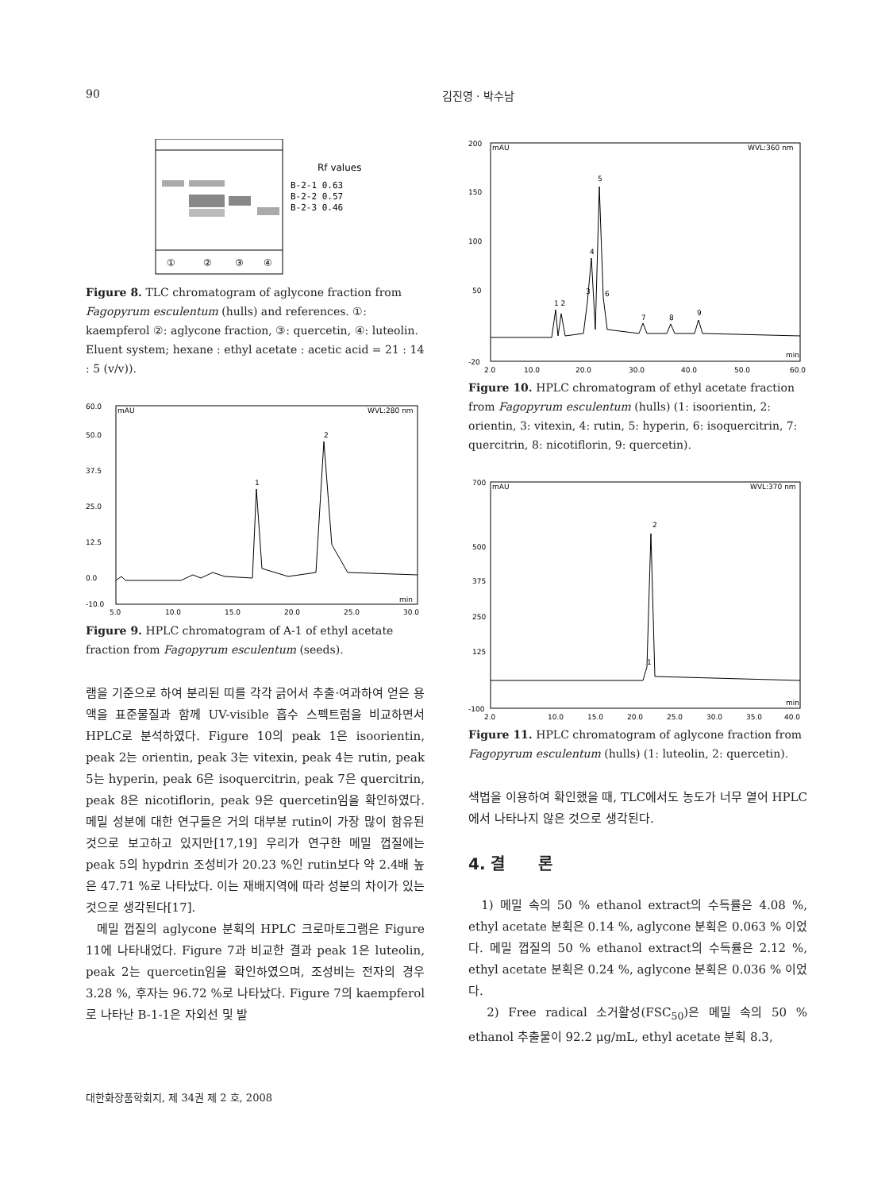90 김진영 · 박수남
Rf values
B-2-1 0.63
B-2-2 0.57
B-2-3 0.46
①
②
③
④
Figure 8. TLC chromatogram of aglycone fraction from Fagopyrum esculentum (hulls) and references. ①: kaempferol ②: aglycone fraction, ③: quercetin, ④: luteolin. Eluent system; hexane : ethyl acetate : acetic acid = 21 : 14 : 5 (v/v)).
60.0
50.0
37.5
25.0
12.5
0.0
-10.0
mAU
WVL:280 nm
min
5.0
10.0
15.0
20.0
25.0
30.0
1
2
Figure 9. HPLC chromatogram of A-1 of ethyl acetate fraction from Fagopyrum esculentum (seeds).
램을 기준으로 하여 분리된 띠를 각각 긁어서 추출·여과하여 얻은 용액을 표준물질과 함께 UV-visible 흡수 스펙트럼을 비교하면서 HPLC로 분석하였다. Figure 10의 peak 1은 isoorientin, peak 2는 orientin, peak 3는 vitexin, peak 4는 rutin, peak 5는 hyperin, peak 6은 isoquercitrin, peak 7은 quercitrin, peak 8은 nicotiflorin, peak 9은 quercetin임을 확인하였다. 메밀 성분에 대한 연구들은 거의 대부분 rutin이 가장 많이 함유된 것으로 보고하고 있지만[17,19] 우리가 연구한 메밀 껍질에는 peak 5의 hypdrin 조성비가 20.23 %인 rutin보다 약 2.4배 높은 47.71 %로 나타났다. 이는 재배지역에 따라 성분의 차이가 있는 것으로 생각된다[17].
메밀 껍질의 aglycone 분획의 HPLC 크로마토그램은 Figure 11에 나타내었다. Figure 7과 비교한 결과 peak 1은 luteolin, peak 2는 quercetin임을 확인하였으며, 조성비는 전자의 경우 3.28 %, 후자는 96.72 %로 나타났다. Figure 7의 kaempferol로 나타난 B-1-1은 자외선 및 발
200
150
100
50
-20
mAU
WVL:360 nm
min
2.0
10.0
20.0
30.0
40.0
50.0
60.0
1 2
3
4
5
6
7
8
9
Figure 10. HPLC chromatogram of ethyl acetate fraction from Fagopyrum esculentum (hulls) (1: isoorientin, 2: orientin, 3: vitexin, 4: rutin, 5: hyperin, 6: isoquercitrin, 7: quercitrin, 8: nicotiflorin, 9: quercetin).
700
500
375
250
125
-100
mAU
WVL:370 nm
min
2.0
10.0
15.0
20.0
25.0
30.0
35.0
40.0
1
2
Figure 11. HPLC chromatogram of aglycone fraction from Fagopyrum esculentum (hulls) (1: luteolin, 2: quercetin).
색법을 이용하여 확인했을 때, TLC에서도 농도가 너무 옅어 HPLC에서 나타나지 않은 것으로 생각된다.
4. 결 론
1) 메밀 속의 50 % ethanol extract의 수득률은 4.08 %, ethyl acetate 분획은 0.14 %, aglycone 분획은 0.063 % 이었다. 메밀 껍질의 50 % ethanol extract의 수득률은 2.12 %, ethyl acetate 분획은 0.24 %, aglycone 분획은 0.036 % 이었다.
2) Free radical 소거활성(FSC<sub>50</sub>)은 메밀 속의 50 % ethanol 추출물이 92.2 μg/mL, ethyl acetate 분획 8.3,
대한화장품학회지, 제 34권 제 2 호, 2008